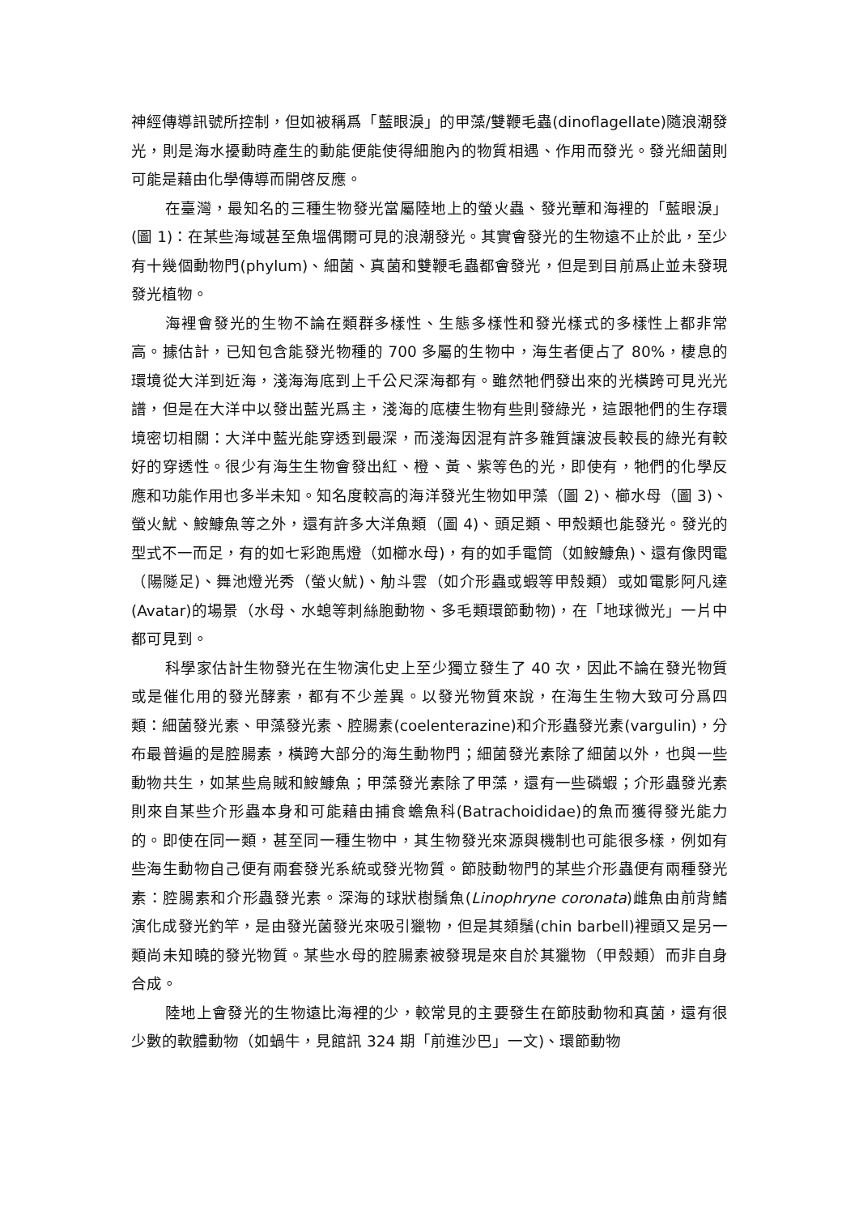神經傳導訊號所控制，但如被稱爲「藍眼淚」的甲藻/雙鞭毛蟲(dinoflagellate)隨浪潮發光，則是海水擾動時產生的動能便能使得細胞內的物質相遇、作用而發光。發光細菌則可能是藉由化學傳導而開啓反應。
在臺灣，最知名的三種生物發光當屬陸地上的螢火蟲、發光蕈和海裡的「藍眼淚」(圖 1)：在某些海域甚至魚塭偶爾可見的浪潮發光。其實會發光的生物遠不止於此，至少有十幾個動物門(phylum)、細菌、真菌和雙鞭毛蟲都會發光，但是到目前爲止並未發現發光植物。
海裡會發光的生物不論在類群多樣性、生態多樣性和發光樣式的多樣性上都非常高。據估計，已知包含能發光物種的 700 多屬的生物中，海生者便占了 80%，棲息的環境從大洋到近海，淺海海底到上千公尺深海都有。雖然牠們發出來的光橫跨可見光光譜，但是在大洋中以發出藍光爲主，淺海的底棲生物有些則發綠光，這跟牠們的生存環境密切相關：大洋中藍光能穿透到最深，而淺海因混有許多雜質讓波長較長的綠光有較好的穿透性。很少有海生生物會發出紅、橙、黃、紫等色的光，即使有，牠們的化學反應和功能作用也多半未知。知名度較高的海洋發光生物如甲藻（圖 2)、櫛水母（圖 3)、螢火魷、鮟鱇魚等之外，還有許多大洋魚類（圖 4)、頭足類、甲殼類也能發光。發光的型式不一而足，有的如七彩跑馬燈（如櫛水母)，有的如手電筒（如鮟鱇魚)、還有像閃電（陽隧足)、舞池燈光秀（螢火魷)、觔斗雲（如介形蟲或蝦等甲殼類）或如電影阿凡達(Avatar)的場景（水母、水螅等刺絲胞動物、多毛類環節動物)，在「地球微光」一片中都可見到。
科學家估計生物發光在生物演化史上至少獨立發生了 40 次，因此不論在發光物質或是催化用的發光酵素，都有不少差異。以發光物質來說，在海生生物大致可分爲四類：細菌發光素、甲藻發光素、腔腸素(coelenterazine)和介形蟲發光素(vargulin)，分布最普遍的是腔腸素，橫跨大部分的海生動物門；細菌發光素除了細菌以外，也與一些動物共生，如某些烏賊和鮟鱇魚；甲藻發光素除了甲藻，還有一些磷蝦；介形蟲發光素則來自某些介形蟲本身和可能藉由捕食蟾魚科(Batrachoididae)的魚而獲得發光能力的。即使在同一類，甚至同一種生物中，其生物發光來源與機制也可能很多樣，例如有些海生動物自己便有兩套發光系統或發光物質。節肢動物門的某些介形蟲便有兩種發光素：腔腸素和介形蟲發光素。深海的球狀樹鬚魚(Linophryne coronata)雌魚由前背鰭演化成發光釣竿，是由發光菌發光來吸引獵物，但是其頦鬚(chin barbell)裡頭又是另一類尚未知曉的發光物質。某些水母的腔腸素被發現是來自於其獵物（甲殼類）而非自身合成。
陸地上會發光的生物遠比海裡的少，較常見的主要發生在節肢動物和真菌，還有很少數的軟體動物（如蝸牛，見館訊 324 期「前進沙巴」一文)、環節動物